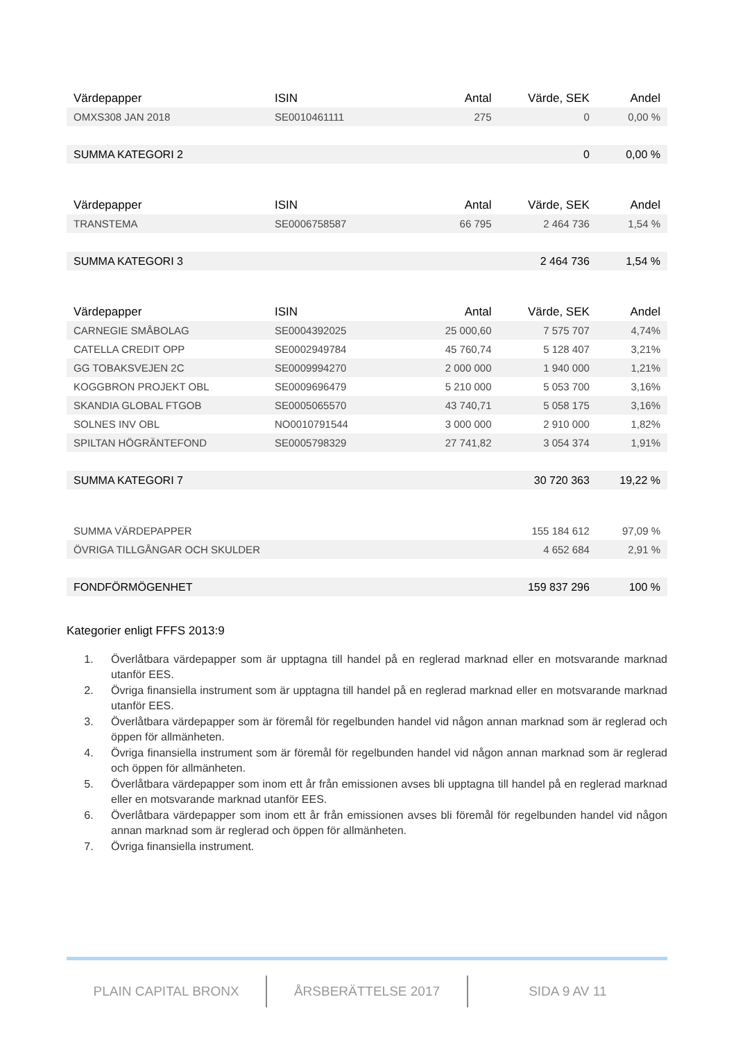| Värdepapper | ISIN | Antal | Värde, SEK | Andel |
| --- | --- | --- | --- | --- |
| OMXS308 JAN 2018 | SE0010461111 | 275 | 0 | 0,00 % |
| SUMMA KATEGORI 2 | | | 0 | 0,00 % |
| Värdepapper | ISIN | Antal | Värde, SEK | Andel |
| TRANSTEMA | SE0006758587 | 66 795 | 2 464 736 | 1,54 % |
| SUMMA KATEGORI 3 | | | 2 464 736 | 1,54 % |
| Värdepapper | ISIN | Antal | Värde, SEK | Andel |
| CARNEGIE SMÅBOLAG | SE0004392025 | 25 000,60 | 7 575 707 | 4,74% |
| CATELLA CREDIT OPP | SE0002949784 | 45 760,74 | 5 128 407 | 3,21% |
| GG TOBAKSVEJEN 2C | SE0009994270 | 2 000 000 | 1 940 000 | 1,21% |
| KOGGBRON PROJEKT OBL | SE0009696479 | 5 210 000 | 5 053 700 | 3,16% |
| SKANDIA GLOBAL FTGOB | SE0005065570 | 43 740,71 | 5 058 175 | 3,16% |
| SOLNES INV OBL | NO0010791544 | 3 000 000 | 2 910 000 | 1,82% |
| SPILTAN HÖGRÄNTEFOND | SE0005798329 | 27 741,82 | 3 054 374 | 1,91% |
| SUMMA KATEGORI 7 | | | 30 720 363 | 19,22 % |
| SUMMA VÄRDEPAPPER | | | 155 184 612 | 97,09 % |
| ÖVRIGA TILLGÅNGAR OCH SKULDER | | | 4 652 684 | 2,91 % |
| FONDFÖRMÖGENHET | | | 159 837 296 | 100 % |
Kategorier enligt FFFS 2013:9
1. Överlåtbara värdepapper som är upptagna till handel på en reglerad marknad eller en motsvarande marknad utanför EES.
2. Övriga finansiella instrument som är upptagna till handel på en reglerad marknad eller en motsvarande marknad utanför EES.
3. Överlåtbara värdepapper som är föremål för regelbunden handel vid någon annan marknad som är reglerad och öppen för allmänheten.
4. Övriga finansiella instrument som är föremål för regelbunden handel vid någon annan marknad som är reglerad och öppen för allmänheten.
5. Överlåtbara värdepapper som inom ett år från emissionen avses bli upptagna till handel på en reglerad marknad eller en motsvarande marknad utanför EES.
6. Överlåtbara värdepapper som inom ett år från emissionen avses bli föremål för regelbunden handel vid någon annan marknad som är reglerad och öppen för allmänheten.
7. Övriga finansiella instrument.
PLAIN CAPITAL BRONX ÅRSBERÄTTELSE 2017 SIDA 9 AV 11